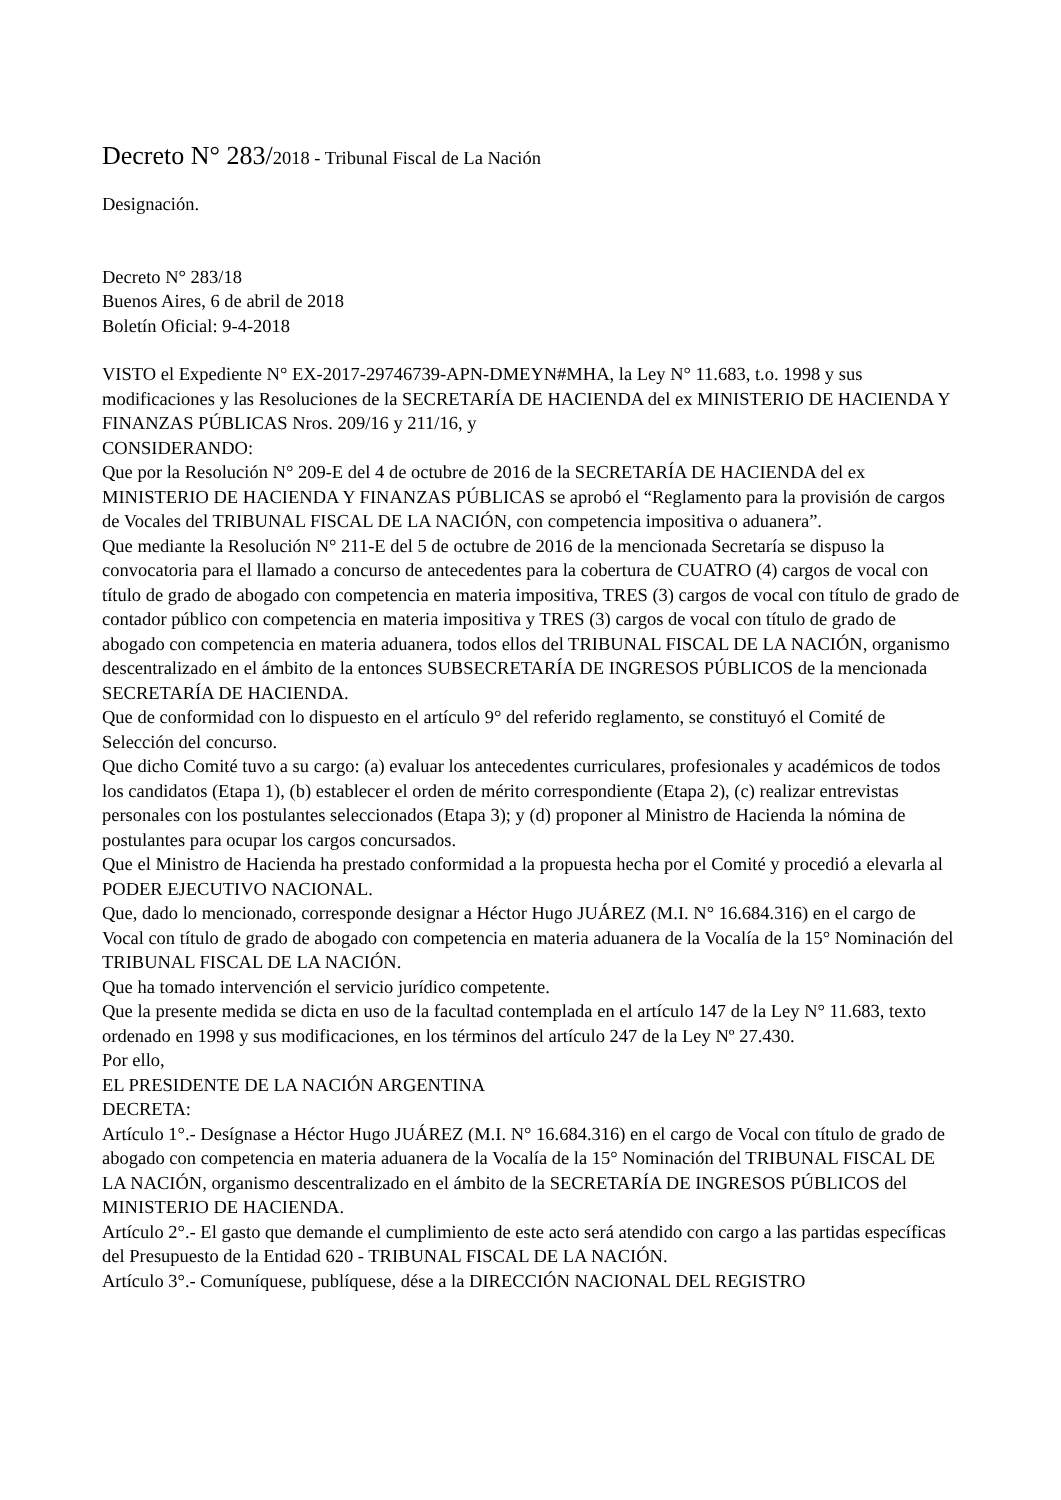Decreto N° 283/2018 - Tribunal Fiscal de La Nación
Designación.
Decreto N° 283/18
Buenos Aires, 6 de abril de 2018
Boletín Oficial: 9-4-2018
VISTO el Expediente N° EX-2017-29746739-APN-DMEYN#MHA, la Ley N° 11.683, t.o. 1998 y sus modificaciones y las Resoluciones de la SECRETARÍA DE HACIENDA del ex MINISTERIO DE HACIENDA Y FINANZAS PÚBLICAS Nros. 209/16 y 211/16, y
CONSIDERANDO:
Que por la Resolución N° 209-E del 4 de octubre de 2016 de la SECRETARÍA DE HACIENDA del ex MINISTERIO DE HACIENDA Y FINANZAS PÚBLICAS se aprobó el “Reglamento para la provisión de cargos de Vocales del TRIBUNAL FISCAL DE LA NACIÓN, con competencia impositiva o aduanera”.
Que mediante la Resolución N° 211-E del 5 de octubre de 2016 de la mencionada Secretaría se dispuso la convocatoria para el llamado a concurso de antecedentes para la cobertura de CUATRO (4) cargos de vocal con título de grado de abogado con competencia en materia impositiva, TRES (3) cargos de vocal con título de grado de contador público con competencia en materia impositiva y TRES (3) cargos de vocal con título de grado de abogado con competencia en materia aduanera, todos ellos del TRIBUNAL FISCAL DE LA NACIÓN, organismo descentralizado en el ámbito de la entonces SUBSECRETARÍA DE INGRESOS PÚBLICOS de la mencionada SECRETARÍA DE HACIENDA.
Que de conformidad con lo dispuesto en el artículo 9° del referido reglamento, se constituyó el Comité de Selección del concurso.
Que dicho Comité tuvo a su cargo: (a) evaluar los antecedentes curriculares, profesionales y académicos de todos los candidatos (Etapa 1), (b) establecer el orden de mérito correspondiente (Etapa 2), (c) realizar entrevistas personales con los postulantes seleccionados (Etapa 3); y (d) proponer al Ministro de Hacienda la nómina de postulantes para ocupar los cargos concursados.
Que el Ministro de Hacienda ha prestado conformidad a la propuesta hecha por el Comité y procedió a elevarla al PODER EJECUTIVO NACIONAL.
Que, dado lo mencionado, corresponde designar a Héctor Hugo JUÁREZ (M.I. N° 16.684.316) en el cargo de Vocal con título de grado de abogado con competencia en materia aduanera de la Vocalía de la 15° Nominación del TRIBUNAL FISCAL DE LA NACIÓN.
Que ha tomado intervención el servicio jurídico competente.
Que la presente medida se dicta en uso de la facultad contemplada en el artículo 147 de la Ley N° 11.683, texto ordenado en 1998 y sus modificaciones, en los términos del artículo 247 de la Ley Nº 27.430.
Por ello,
EL PRESIDENTE DE LA NACIÓN ARGENTINA
DECRETA:
Artículo 1°.- Desígnase a Héctor Hugo JUÁREZ (M.I. N° 16.684.316) en el cargo de Vocal con título de grado de abogado con competencia en materia aduanera de la Vocalía de la 15° Nominación del TRIBUNAL FISCAL DE LA NACIÓN, organismo descentralizado en el ámbito de la SECRETARÍA DE INGRESOS PÚBLICOS del MINISTERIO DE HACIENDA.
Artículo 2°.- El gasto que demande el cumplimiento de este acto será atendido con cargo a las partidas específicas del Presupuesto de la Entidad 620 - TRIBUNAL FISCAL DE LA NACIÓN.
Artículo 3°.- Comuníquese, publíquese, dése a la DIRECCIÓN NACIONAL DEL REGISTRO